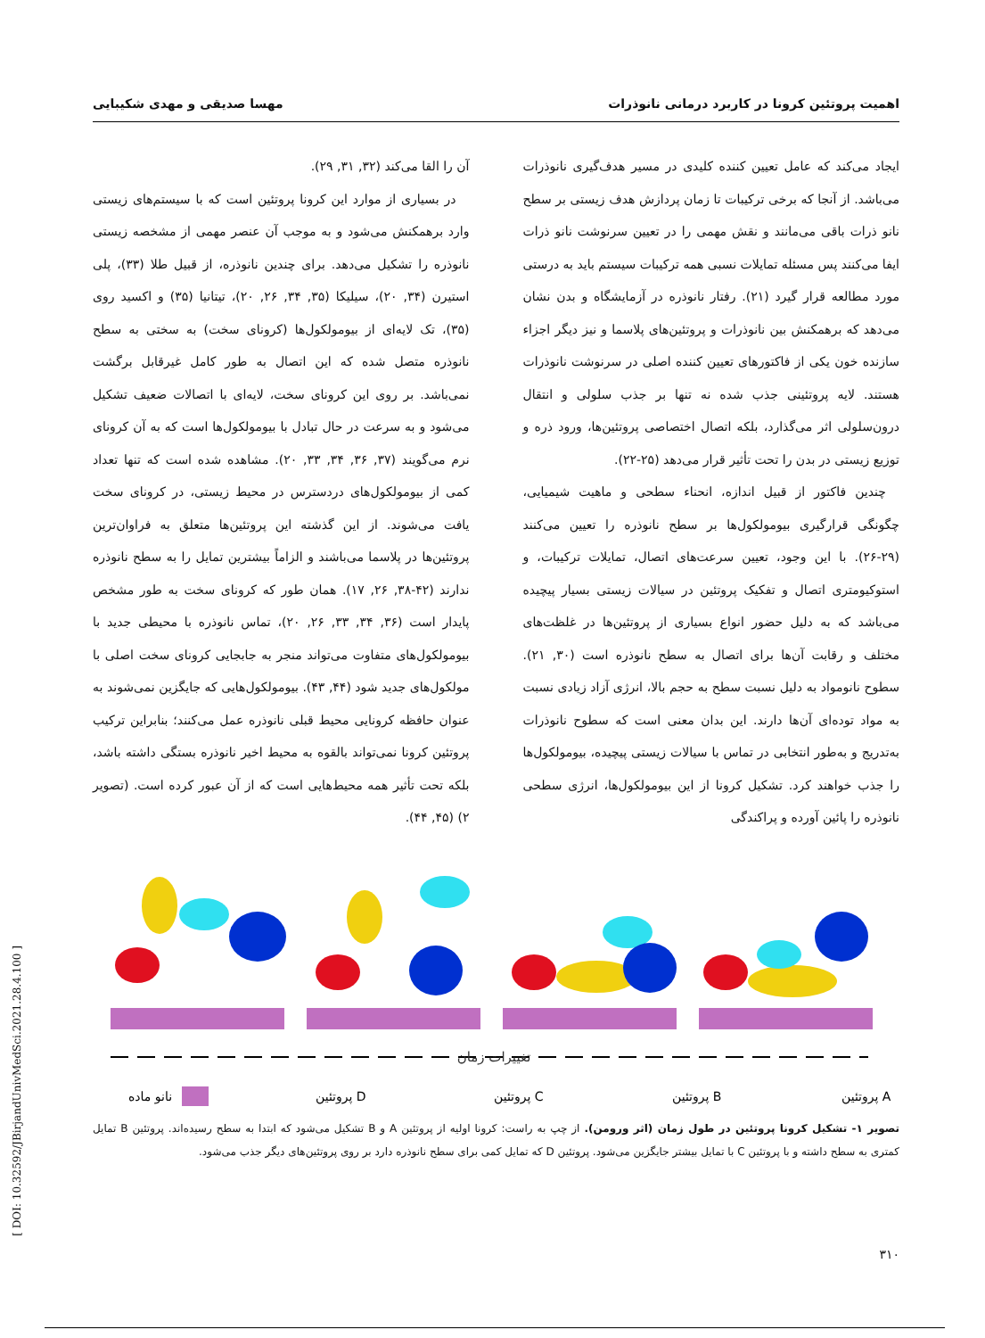اهمیت پروتئین کرونا در کاربرد درمانی نانوذرات مهسا صدیقی و مهدی شکیبایی
ایجاد می‌کند که عامل تعیین کننده کلیدی در مسیر هدف‌گیری نانوذرات می‌باشد. از آنجا که برخی ترکیبات تا زمان پردازش هدف زیستی بر سطح نانو ذرات باقی می‌مانند و نقش مهمی را در تعیین سرنوشت نانو ذرات ایفا می‌کنند پس مسئله تمایلات نسبی همه ترکیبات سیستم باید به درستی مورد مطالعه قرار گیرد (۲۱). رفتار نانوذره در آزمایشگاه و بدن نشان می‌دهد که برهمکنش بین نانوذرات و پروتئین‌های پلاسما و نیز دیگر اجزاء سازنده خون یکی از فاکتورهای تعیین کننده اصلی در سرنوشت نانوذرات هستند. لایه پروتئینی جذب شده نه تنها بر جذب سلولی و انتقال درون‌سلولی اثر می‌گذارد، بلکه اتصال اختصاصی پروتئین‌ها، ورود ذره و توزیع زیستی در بدن را تحت تأثیر قرار می‌دهد (۲۵-۲۲).
چندین فاکتور از قبیل اندازه، انحناء سطحی و ماهیت شیمیایی، چگونگی قرارگیری بیومولکول‌ها بر سطح نانوذره را تعیین می‌کنند (۲۹-۲۶). با این وجود، تعیین سرعت‌های اتصال، تمایلات ترکیبات، و استوکیومتری اتصال و تفکیک پروتئین در سیالات زیستی بسیار پیچیده می‌باشد که به دلیل حضور انواع بسیاری از پروتئین‌ها در غلظت‌های مختلف و رقابت آن‌ها برای اتصال به سطح نانوذره است (۳۰, ۲۱). سطوح نانومواد به دلیل نسبت سطح به حجم بالا، انرژی آزاد زیادی نسبت به مواد توده‌ای آن‌ها دارند. این بدان معنی است که سطوح نانوذرات به‌تدریج و به‌طور انتخابی در تماس با سیالات زیستی پیچیده، بیومولکول‌ها را جذب خواهند کرد. تشکیل کرونا از این بیومولکول‌ها، انرژی سطحی نانوذره را پائین آورده و پراکندگی
آن را القا می‌کند (۳۲, ۳۱, ۲۹).
در بسیاری از موارد این کرونا پروتئین است که با سیستم‌های زیستی وارد برهمکنش می‌شود و به موجب آن عنصر مهمی از مشخصه زیستی نانوذره را تشکیل می‌دهد. برای چندین نانوذره، از قبیل طلا (۳۳)، پلی استیرن (۳۴, ۲۰)، سیلیکا (۳۵, ۳۴, ۲۶, ۲۰)، تیتانیا (۳۵) و اکسید روی (۳۵)، تک لایه‌ای از بیومولکول‌ها (کرونای سخت) به سختی به سطح نانوذره متصل شده که این اتصال به طور کامل غیرقابل برگشت نمی‌باشد. بر روی این کرونای سخت، لایه‌ای با اتصالات ضعیف تشکیل می‌شود و به سرعت در حال تبادل با بیومولکول‌ها است که به آن کرونای نرم می‌گویند (۳۷, ۳۶, ۳۴, ۳۳, ۲۰). مشاهده شده است که تنها تعداد کمی از بیومولکول‌های دردسترس در محیط زیستی، در کرونای سخت یافت می‌شوند. از این گذشته این پروتئین‌ها متعلق به فراوان‌ترین پروتئین‌ها در پلاسما می‌باشند و الزاماً بیشترین تمایل را به سطح نانوذره ندارند (۴۲-۳۸, ۲۶, ۱۷). همان طور که کرونای سخت به طور مشخص پایدار است (۳۶, ۳۴, ۳۳, ۲۶, ۲۰)، تماس نانوذره با محیطی جدید با بیومولکول‌های متفاوت می‌تواند منجر به جابجایی کرونای سخت اصلی با مولکول‌های جدید شود (۴۴, ۴۳). بیومولکول‌هایی که جایگزین نمی‌شوند به عنوان حافظه کرونایی محیط قبلی نانوذره عمل می‌کنند؛ بنابراین ترکیب پروتئین کرونا نمی‌تواند بالقوه به محیط اخیر نانوذره بستگی داشته باشد، بلکه تحت تأثیر همه محیط‌هایی است که از آن عبور کرده است. (تصویر ۲) (۴۵, ۴۴).
تغییرات زمان
نانو ماده
پروتئین D
پروتئین C
پروتئین B
پروتئین A
تصویر ۱- تشکیل کرونا پروتئین در طول زمان (اثر ورومن). از چپ به راست: کرونا اولیه از پروتئین A و B تشکیل می‌شود که ابتدا به سطح رسیده‌اند. پروتئین B تمایل کمتری به سطح داشته و با پروتئین C با تمایل بیشتر جایگزین می‌شود. پروتئین D که تمایل کمی برای سطح نانوذره دارد بر روی پروتئین‌های دیگر جذب می‌شود.
۳۱۰
[ DOI: 10.32592/JBirjandUnivMedSci.2021.28.4.100 ]